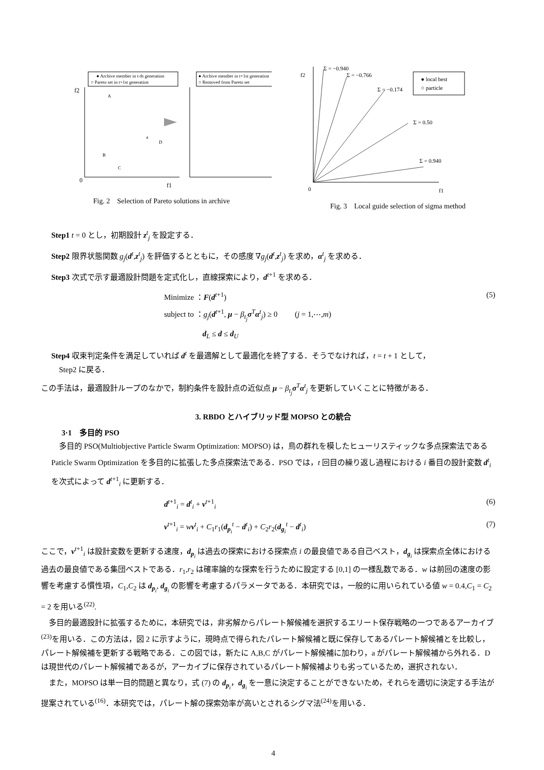● Archive member in t-th generation
○ Pareto set in t+1st generation
● Archive member in t+1st generation
○ Removed from Pareto set
f2
0
f1
A
B
C
a
D
Fig. 2　Selection of Pareto solutions in archive
f2
Σ = −0.940
Σ = −0.766
Σ = −0.174
Σ = 0.50
Σ = 0.940
● local best
○ particle
0
f1
Fig. 3　Local guide selection of sigma method
Step1 t = 0 とし，初期設計 z<sup>t</sup><sub>j</sub> を設定する．
Step2 限界状態関数 g<sub>j</sub>(d<sup>t</sup>,z<sup>t</sup><sub>j</sub>) を評価するとともに，その感度 ∇g<sub>j</sub>(d<sup>t</sup>,z<sup>t</sup><sub>j</sub>) を求め，α<sup>t</sup><sub>j</sub> を求める．
Step3 次式で示す最適設計問題を定式化し，直線探索により，d<sup>t+1</sup> を求める．
Minimize ：F(d<sup>t+1</sup>)
subject to ：g<sub>j</sub>(d<sup>t+1</sup>, μ − β<sub>t<sub>j</sub></sub> σ<sup>T</sup>α<sup>t</sup><sub>j</sub>) ≥ 0 　　(j = 1,⋯,m)
　　　　　d<sub>L</sub> ≤ d ≤ d<sub>U</sub>
(5)
Step4 収束判定条件を満足していれば d<sup>t</sup> を最適解として最適化を終了する．そうでなければ，t = t + 1 として，
　Step2 に戻る．
この手法は，最適設計ループのなかで，制約条件を設計点の近似点 μ − β<sub>t<sub>j</sub></sub> σ<sup>T</sup>α<sup>t</sup><sub>j</sub> を更新していくことに特徴がある．
3. RBDO とハイブリッド型 MOPSO との統合
3·1　多目的 PSO
多目的 PSO(Multiobjective Particle Swarm Optimization: MOPSO) は，鳥の群れを模したヒューリスティックな多点探索法である Paticle Swarm Optimization を多目的に拡張した多点探索法である．PSO では，t 回目の繰り返し過程における i 番目の設計変数 d<sup>t</sup><sub>i</sub> を次式によって d<sup>t+1</sup><sub>i</sub> に更新する．
d<sup>t+1</sup><sub>i</sub> = d<sup>t</sup><sub>i</sub> + v<sup>t+1</sup><sub>i</sub> (6)
v<sup>t+1</sup><sub>i</sub> = wv<sup>t</sup><sub>i</sub> + C<sub>1</sub>r<sub>1</sub>(d<sub>p<sub>i</sub></sub><sup>t</sup> − d<sup>t</sup><sub>i</sub>) + C<sub>2</sub>r<sub>2</sub>(d<sub>g<sub>i</sub></sub><sup>t</sup> − d<sup>t</sup><sub>i</sub>)
(7)
ここで，v<sup>t+1</sup><sub>i</sub> は設計変数を更新する速度，d<sub>p<sub>i</sub></sub> は過去の探索における探索点 i の最良値である自己ベスト，d<sub>g<sub>i</sub></sub> は探索点全体における過去の最良値である集団ベストである．r<sub>1</sub>,r<sub>2</sub> は確率論的な探索を行うために設定する [0,1] の一様乱数である．w は前回の速度の影響を考慮する慣性項，C<sub>1</sub>,C<sub>2</sub> は d<sub>p<sub>i</sub></sub>, d<sub>g<sub>i</sub></sub> の影響を考慮するパラメータである．本研究では，一般的に用いられている値 w = 0.4,C<sub>1</sub> = C<sub>2</sub> = 2 を用いる<sup>(22)</sup>.
多目的最適設計に拡張するために，本研究では，非劣解からパレート解候補を選択するエリート保存戦略の一つであるアーカイブ<sup>(23)</sup>を用いる．この方法は，図 2 に示すように，現時点で得られたパレート解候補と既に保存してあるパレート解候補とを比較し，パレート解候補を更新する戦略である．この図では，新たに A,B,C がパレート解候補に加わり，a がパレート解候補から外れる．D は現世代のパレート解候補であるが，アーカイブに保存されているパレート解候補よりも劣っているため，選択されない．
また，MOPSO は単一目的問題と異なり，式 (7) の d<sub>p<sub>i</sub></sub>，d<sub>g<sub>i</sub></sub> を一意に決定することができないため，それらを適切に決定する手法が提案されている<sup>(16)</sup>．本研究では，パレート解の探索効率が高いとされるシグマ法<sup>(24)</sup>を用いる．
4